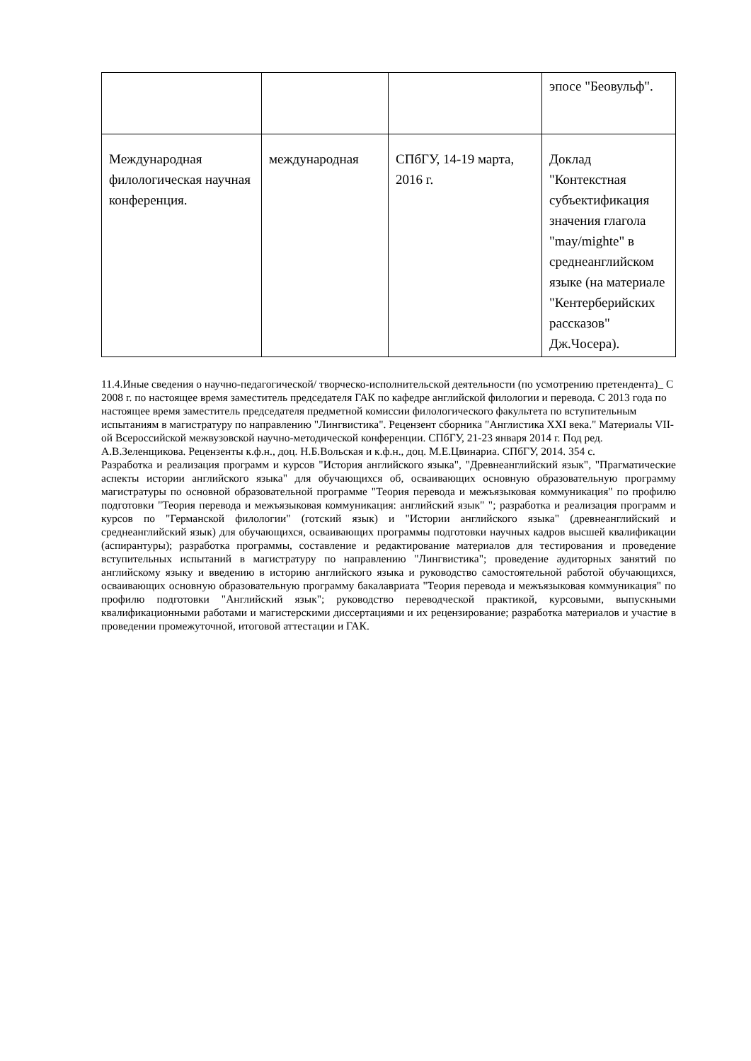| | | | эпосе "Беовульф". |
| Международная филологическая научная конференция. | международная | СПбГУ, 14-19 марта, 2016 г. | Доклад "Контекстная субъектификация значения глагола "may/mighte" в среднеанглийском языке (на материале "Кентерберийских рассказов" Дж.Чосера). |
11.4.Иные сведения о научно-педагогической/ творческо-исполнительской деятельности (по усмотрению претендента)_ С 2008 г. по настоящее время заместитель председателя ГАК по кафедре английской филологии и перевода. С 2013 года по настоящее время заместитель председателя предметной комиссии филологического факультета по вступительным испытаниям в магистратуру по направлению "Лингвистика". Рецензент сборника "Англистика XXI века." Материалы VII-ой Всероссийской межвузовской научно-методической конференции. СПбГУ, 21-23 января 2014 г. Под ред. А.В.Зеленщикова. Рецензенты к.ф.н., доц. Н.Б.Вольская и к.ф.н., доц. М.Е.Цвинариа. СПбГУ, 2014. 354 с.
Разработка и реализация программ и курсов "История английского языка", "Древнеанглийский язык", "Прагматические аспекты истории английского языка" для обучающихся об, осваивающих основную образовательную программу магистратуры по основной образовательной программе "Теория перевода и межъязыковая коммуникация" по профилю подготовки "Теория перевода и межъязыковая коммуникация: английский язык" "; разработка и реализация программ и курсов по "Германской филологии" (готский язык) и "Истории английского языка" (древнеанглийский и среднеанглийский язык) для обучающихся, осваивающих программы подготовки научных кадров высшей квалификации (аспирантуры); разработка программы, составление и редактирование материалов для тестирования и проведение вступительных испытаний в магистратуру по направлению "Лингвистика"; проведение аудиторных занятий по английскому языку и введению в историю английского языка и руководство самостоятельной работой обучающихся, осваивающих основную образовательную программу бакалавриата "Теория перевода и межъязыковая коммуникация" по профилю подготовки "Английский язык"; руководство переводческой практикой, курсовыми, выпускными квалификационными работами и магистерскими диссертациями и их рецензирование; разработка материалов и участие в проведении промежуточной, итоговой аттестации и ГАК.